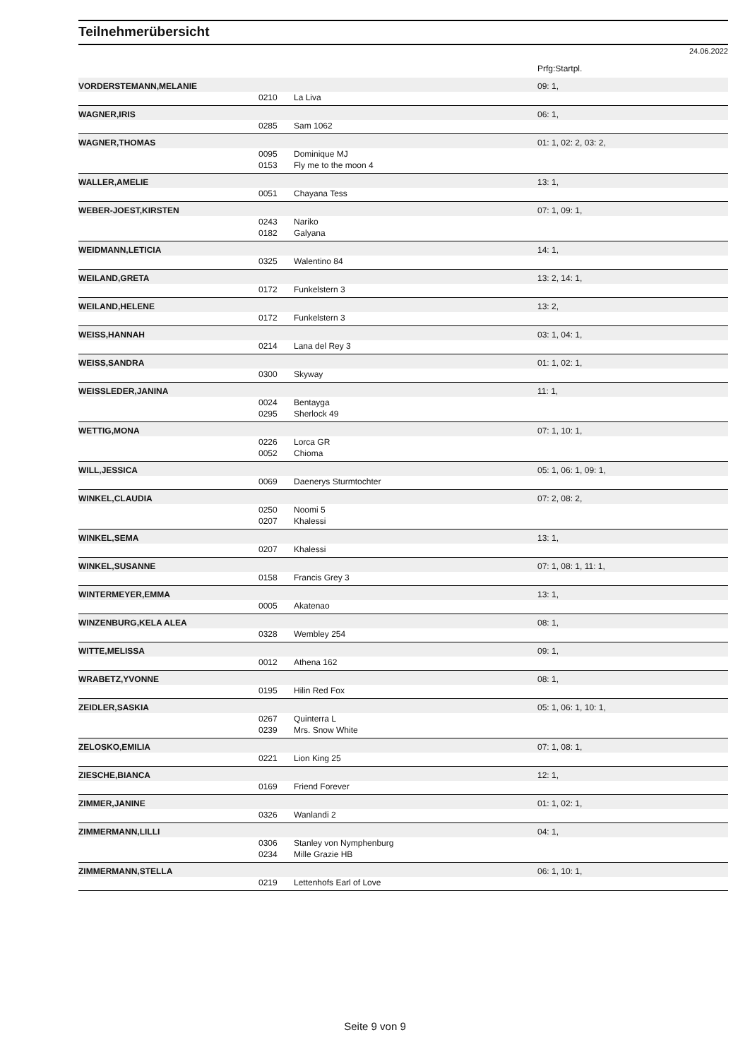Teilnehmerübersicht
24.06.2022
| | | | Prfg:Startpl. |
| VORDERSTEMANN,MELANIE | | | 09: 1, |
| | 0210 | La Liva | |
| WAGNER,IRIS | | | 06: 1, |
| | 0285 | Sam 1062 | |
| WAGNER,THOMAS | | | 01: 1, 02: 2, 03: 2, |
| | 0095 | Dominique MJ | |
| | 0153 | Fly me to the moon 4 | |
| WALLER,AMELIE | | | 13: 1, |
| | 0051 | Chayana Tess | |
| WEBER-JOEST,KIRSTEN | | | 07: 1, 09: 1, |
| | 0243 | Nariko | |
| | 0182 | Galyana | |
| WEIDMANN,LETICIA | | | 14: 1, |
| | 0325 | Walentino 84 | |
| WEILAND,GRETA | | | 13: 2, 14: 1, |
| | 0172 | Funkelstern 3 | |
| WEILAND,HELENE | | | 13: 2, |
| | 0172 | Funkelstern 3 | |
| WEISS,HANNAH | | | 03: 1, 04: 1, |
| | 0214 | Lana del Rey 3 | |
| WEISS,SANDRA | | | 01: 1, 02: 1, |
| | 0300 | Skyway | |
| WEISSLEDER,JANINA | | | 11: 1, |
| | 0024 | Bentayga | |
| | 0295 | Sherlock 49 | |
| WETTIG,MONA | | | 07: 1, 10: 1, |
| | 0226 | Lorca GR | |
| | 0052 | Chioma | |
| WILL,JESSICA | | | 05: 1, 06: 1, 09: 1, |
| | 0069 | Daenerys Sturmtochter | |
| WINKEL,CLAUDIA | | | 07: 2, 08: 2, |
| | 0250 | Noomi 5 | |
| | 0207 | Khalessi | |
| WINKEL,SEMA | | | 13: 1, |
| | 0207 | Khalessi | |
| WINKEL,SUSANNE | | | 07: 1, 08: 1, 11: 1, |
| | 0158 | Francis Grey 3 | |
| WINTERMEYER,EMMA | | | 13: 1, |
| | 0005 | Akatenao | |
| WINZENBURG,KELA ALEA | | | 08: 1, |
| | 0328 | Wembley 254 | |
| WITTE,MELISSA | | | 09: 1, |
| | 0012 | Athena 162 | |
| WRABETZ,YVONNE | | | 08: 1, |
| | 0195 | Hilin Red Fox | |
| ZEIDLER,SASKIA | | | 05: 1, 06: 1, 10: 1, |
| | 0267 | Quinterra L | |
| | 0239 | Mrs. Snow White | |
| ZELOSKO,EMILIA | | | 07: 1, 08: 1, |
| | 0221 | Lion King 25 | |
| ZIESCHE,BIANCA | | | 12: 1, |
| | 0169 | Friend Forever | |
| ZIMMER,JANINE | | | 01: 1, 02: 1, |
| | 0326 | Wanlandi 2 | |
| ZIMMERMANN,LILLI | | | 04: 1, |
| | 0306 | Stanley von Nymphenburg | |
| | 0234 | Mille Grazie HB | |
| ZIMMERMANN,STELLA | | | 06: 1, 10: 1, |
| | 0219 | Lettenhofs Earl of Love | |
Seite 9 von 9